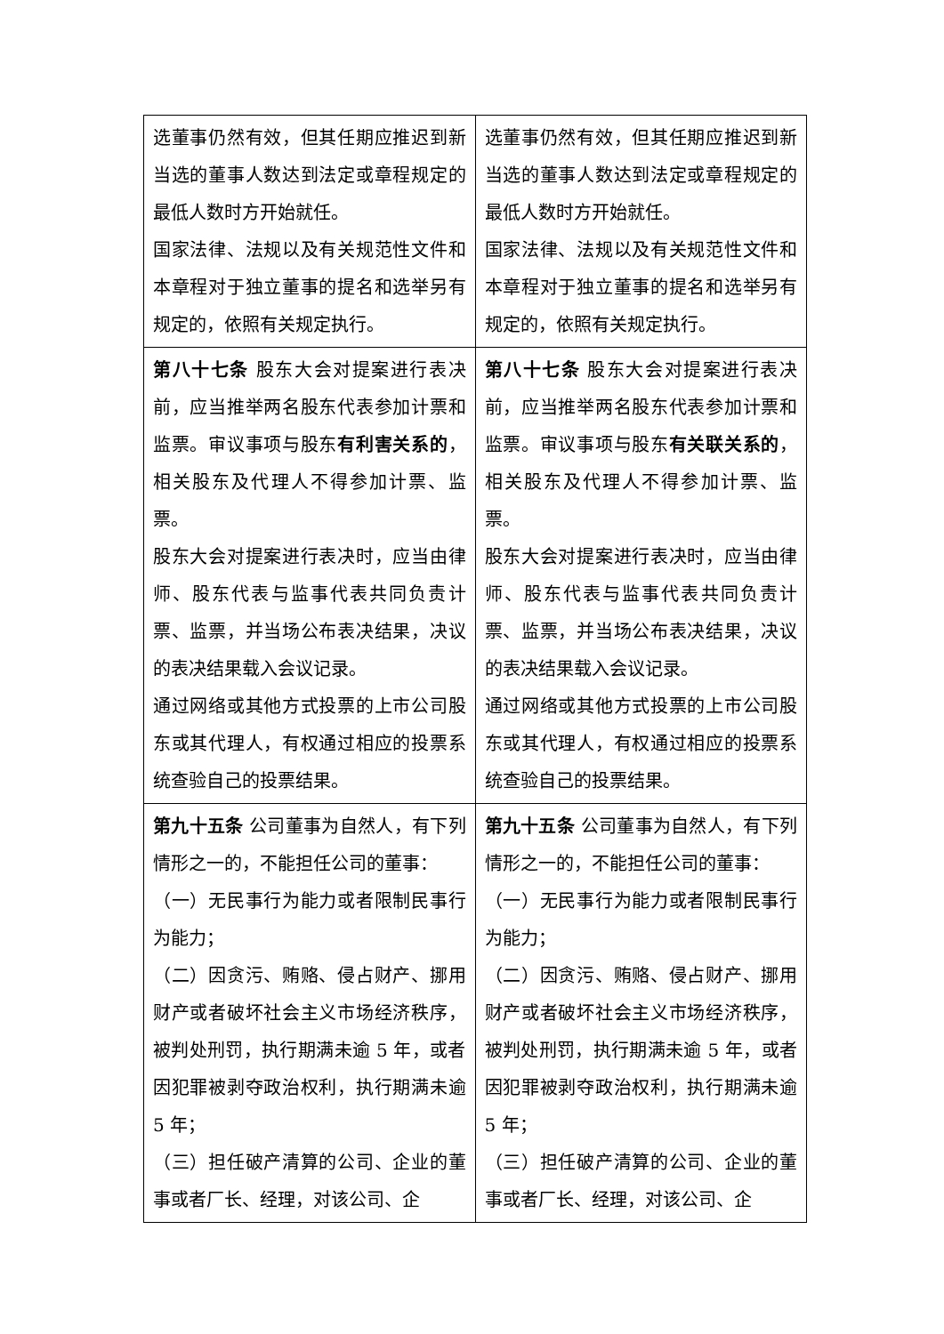| 选董事仍然有效，但其任期应推迟到新当选的董事人数达到法定或章程规定的最低人数时方开始就任。 国家法律、法规以及有关规范性文件和本章程对于独立董事的提名和选举另有规定的，依照有关规定执行。 | 选董事仍然有效，但其任期应推迟到新当选的董事人数达到法定或章程规定的最低人数时方开始就任。 国家法律、法规以及有关规范性文件和本章程对于独立董事的提名和选举另有规定的，依照有关规定执行。 |
| 第八十七条 股东大会对提案进行表决前，应当推举两名股东代表参加计票和监票。审议事项与股东 有利害关系的 ，相关股东及代理人不得参加计票、监票。 股东大会对提案进行表决时，应当由律师、股东代表与监事代表共同负责计票、监票，并当场公布表决结果，决议的表决结果载入会议记录。 通过网络或其他方式投票的上市公司股东或其代理人，有权通过相应的投票系统查验自己的投票结果。 | 第八十七条 股东大会对提案进行表决前，应当推举两名股东代表参加计票和监票。审议事项与股东 有关联关系的 ，相关股东及代理人不得参加计票、监票。 股东大会对提案进行表决时，应当由律师、股东代表与监事代表共同负责计票、监票，并当场公布表决结果，决议的表决结果载入会议记录。 通过网络或其他方式投票的上市公司股东或其代理人，有权通过相应的投票系统查验自己的投票结果。 |
| 第九十五条 公司董事为自然人，有下列情形之一的，不能担任公司的董事： （一）无民事行为能力或者限制民事行为能力； （二）因贪污、贿赂、侵占财产、挪用财产或者破坏社会主义市场经济秩序，被判处刑罚，执行期满未逾 5 年，或者因犯罪被剥夺政治权利，执行期满未逾 5 年； （三）担任破产清算的公司、企业的董事或者厂长、经理，对该公司、企 | 第九十五条 公司董事为自然人，有下列情形之一的，不能担任公司的董事： （一）无民事行为能力或者限制民事行为能力； （二）因贪污、贿赂、侵占财产、挪用财产或者破坏社会主义市场经济秩序，被判处刑罚，执行期满未逾 5 年，或者因犯罪被剥夺政治权利，执行期满未逾 5 年； （三）担任破产清算的公司、企业的董事或者厂长、经理，对该公司、企 |